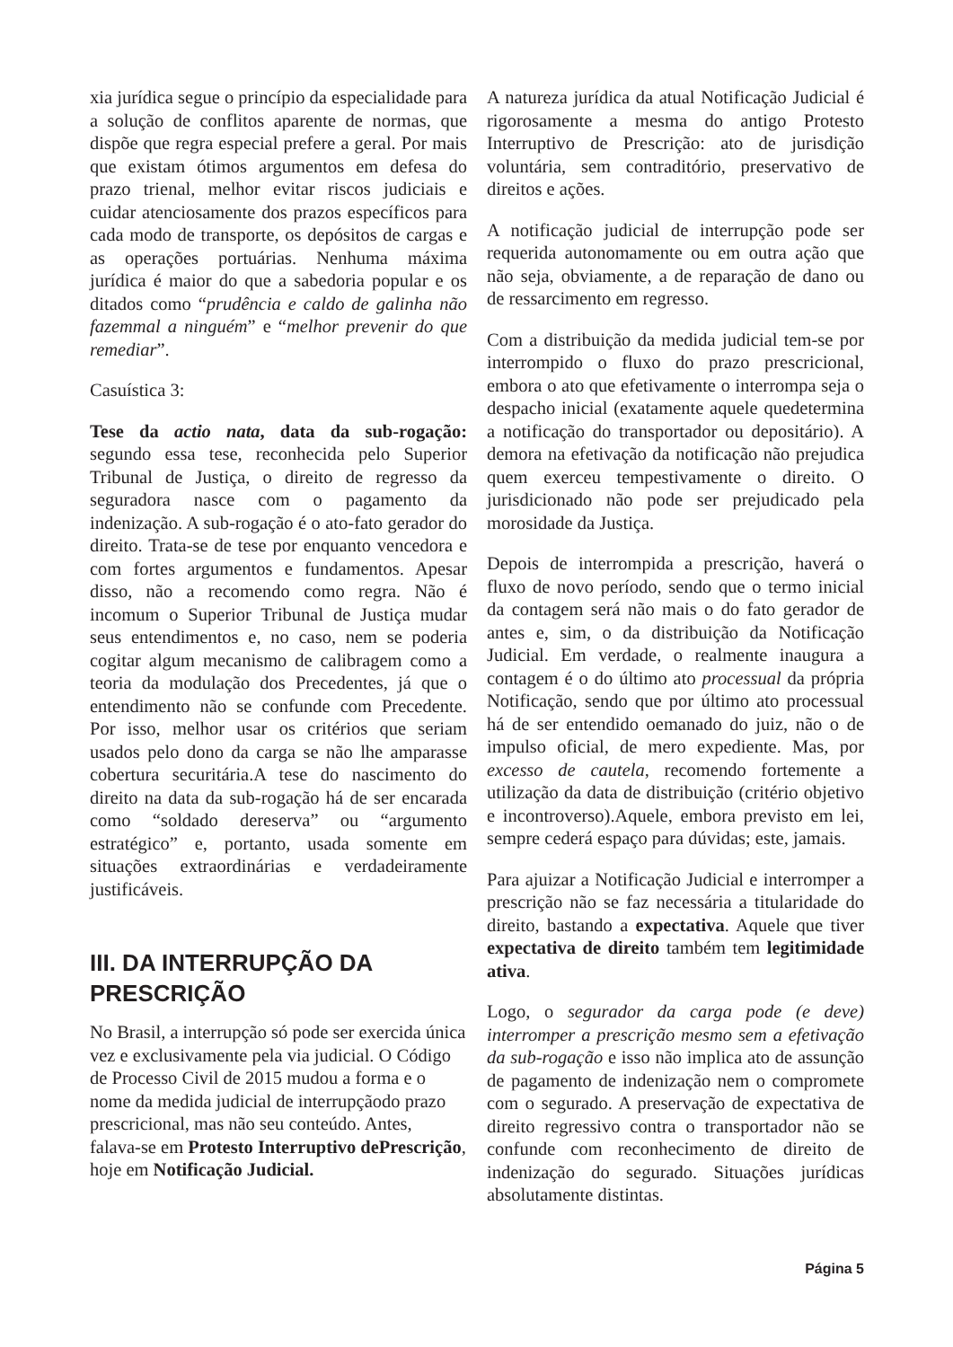xia jurídica segue o princípio da especialidade para a solução de conflitos aparente de normas, que dispõe que regra especial prefere a geral. Por mais que existam ótimos argumentos em defesa do prazo trienal, melhor evitar riscos judiciais e cuidar atenciosamente dos prazos específicos para cada modo de transporte, os depósitos de cargas e as operações portuárias. Nenhuma máxima jurídica é maior do que a sabedoria popular e os ditados como “prudência e caldo de galinha não fazemmal a ninguém” e “melhor prevenir do que remediar”.
Casuística 3:
Tese da actio nata, data da sub-rogação: segundo essa tese, reconhecida pelo Superior Tribunal de Justiça, o direito de regresso da seguradora nasce com o pagamento da indenização. A sub-rogação é o ato-fato gerador do direito. Trata-se de tese por enquanto vencedora e com fortes argumentos e fundamentos. Apesar disso, não a recomendo como regra. Não é incomum o Superior Tribunal de Justiça mudar seus entendimentos e, no caso, nem se poderia cogitar algum mecanismo de calibragem como a teoria da modulação dos Precedentes, já que o entendimento não se confunde com Precedente. Por isso, melhor usar os critérios que seriam usados pelo dono da carga se não lhe amparasse cobertura securitária.A tese do nascimento do direito na data da sub-rogação há de ser encarada como “soldado dereserva” ou “argumento estratégico” e, portanto, usada somente em situações extraordinárias e verdadeiramente justificáveis.
III. DA INTERRUPÇÃO DA PRESCRIÇÃO
No Brasil, a interrupção só pode ser exercida única vez e exclusivamente pela via judicial. O Código de Processo Civil de 2015 mudou a forma e o nome da medida judicial de interrupçãodo prazo prescricional, mas não seu conteúdo. Antes, falava-se em Protesto Interruptivo dePrescrição, hoje em Notificação Judicial.
A natureza jurídica da atual Notificação Judicial é rigorosamente a mesma do antigo Protesto Interruptivo de Prescrição: ato de jurisdição voluntária, sem contraditório, preservativo de direitos e ações.
A notificação judicial de interrupção pode ser requerida autonomamente ou em outra ação que não seja, obviamente, a de reparação de dano ou de ressarcimento em regresso.
Com a distribuição da medida judicial tem-se por interrompido o fluxo do prazo prescricional, embora o ato que efetivamente o interrompa seja o despacho inicial (exatamente aquele quedetermina a notificação do transportador ou depositário). A demora na efetivação da notificação não prejudica quem exerceu tempestivamente o direito. O jurisdicionado não pode ser prejudicado pela morosidade da Justiça.
Depois de interrompida a prescrição, haverá o fluxo de novo período, sendo que o termo inicial da contagem será não mais o do fato gerador de antes e, sim, o da distribuição da Notificação Judicial. Em verdade, o realmente inaugura a contagem é o do último ato processual da própria Notificação, sendo que por último ato processual há de ser entendido oemanado do juiz, não o de impulso oficial, de mero expediente. Mas, por excesso de cautela, recomendo fortemente a utilização da data de distribuição (critério objetivo e incontroverso).Aquele, embora previsto em lei, sempre cederá espaço para dúvidas; este, jamais.
Para ajuizar a Notificação Judicial e interromper a prescrição não se faz necessária a titularidade do direito, bastando a expectativa. Aquele que tiver expectativa de direito também tem legitimidade ativa.
Logo, o segurador da carga pode (e deve) interromper a prescrição mesmo sem a efetivação da sub-rogação e isso não implica ato de assunção de pagamento de indenização nem o compromete com o segurado. A preservação de expectativa de direito regressivo contra o transportador não se confunde com reconhecimento de direito de indenização do segurado. Situações jurídicas absolutamente distintas.
Página 5